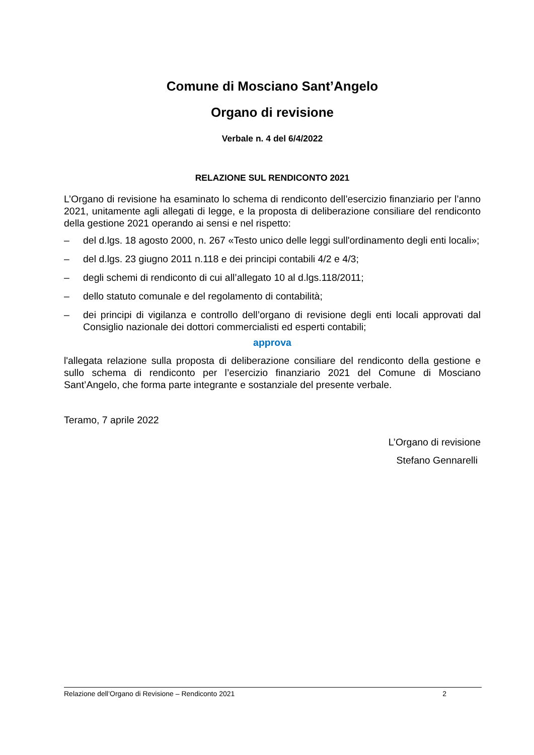Comune di Mosciano Sant’Angelo
Organo di revisione
Verbale n. 4 del 6/4/2022
RELAZIONE SUL RENDICONTO 2021
L’Organo di revisione ha esaminato lo schema di rendiconto dell’esercizio finanziario per l’anno 2021, unitamente agli allegati di legge, e la proposta di deliberazione consiliare del rendiconto della gestione 2021 operando ai sensi e nel rispetto:
– del d.lgs. 18 agosto 2000, n. 267 «Testo unico delle leggi sull'ordinamento degli enti locali»;
– del d.lgs. 23 giugno 2011 n.118 e dei principi contabili 4/2 e 4/3;
– degli schemi di rendiconto di cui all’allegato 10 al d.lgs.118/2011;
– dello statuto comunale e del regolamento di contabilità;
– dei principi di vigilanza e controllo dell’organo di revisione degli enti locali approvati dal Consiglio nazionale dei dottori commercialisti ed esperti contabili;
approva
l'allegata relazione sulla proposta di deliberazione consiliare del rendiconto della gestione e sullo schema di rendiconto per l’esercizio finanziario 2021 del Comune di Mosciano Sant’Angelo, che forma parte integrante e sostanziale del presente verbale.
Teramo, 7 aprile 2022
L’Organo di revisione
Stefano Gennarelli
Relazione dell’Organo di Revisione – Rendiconto 2021 2